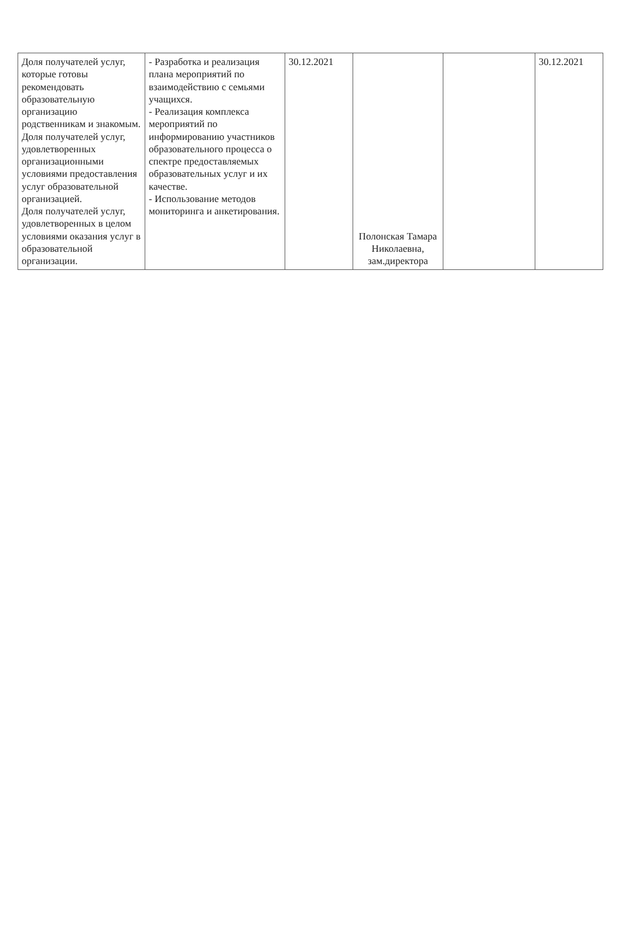| Доля получателей услуг, которые готовы рекомендовать образовательную организацию родственникам и знакомым. Доля получателей услуг, удовлетворенных организационными условиями предоставления услуг образовательной организацией. Доля получателей услуг, удовлетворенных в целом условиями оказания услуг в образовательной организации. | - Разработка и реализация плана мероприятий по взаимодействию с семьями учащихся. - Реализация комплекса мероприятий по информированию участников образовательного процесса о спектре предоставляемых образовательных услуг и их качестве. - Использование методов мониторинга и анкетирования. | 30.12.2021 | Полонская Тамара Николаевна, зам.директора | | 30.12.2021 |